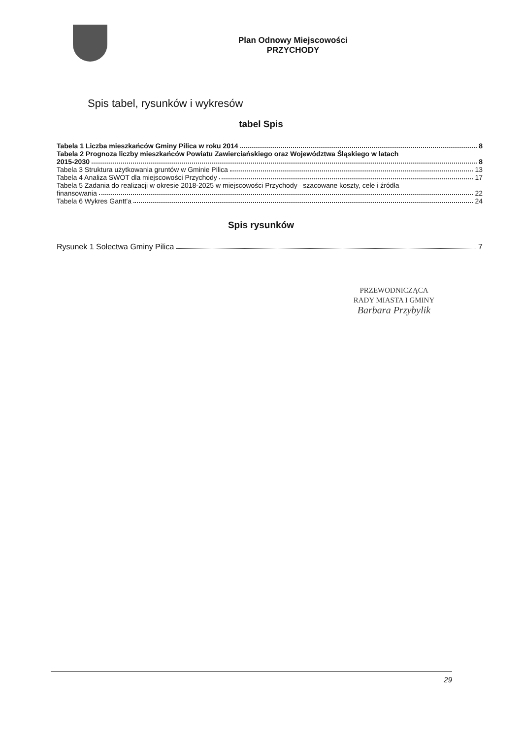Plan Odnowy Miejscowości
PRZYCHODY
Spis tabel, rysunków i wykresów
tabel Spis
Tabela 1 Liczba mieszkańców Gminy Pilica w roku 2014 8
Tabela 2 Prognoza liczby mieszkańców Powiatu Zawierciańskiego oraz Województwa Śląskiego w latach
2015-2030 8
Tabela 3 Struktura użytkowania gruntów w Gminie Pilica 13
Tabela 4 Analiza SWOT dla miejscowości Przychody 17
Tabela 5 Zadania do realizacji w okresie 2018-2025 w miejscowości Przychody– szacowane koszty, cele i źródła
finansowania 22
Tabela 6 Wykres Gantt'a 24
Spis rysunków
Rysunek 1 Sołectwa Gminy Pilica 7
PRZEWODNICZĄCA
RADY MIASTA I GMINY
Barbara Przybylik
29